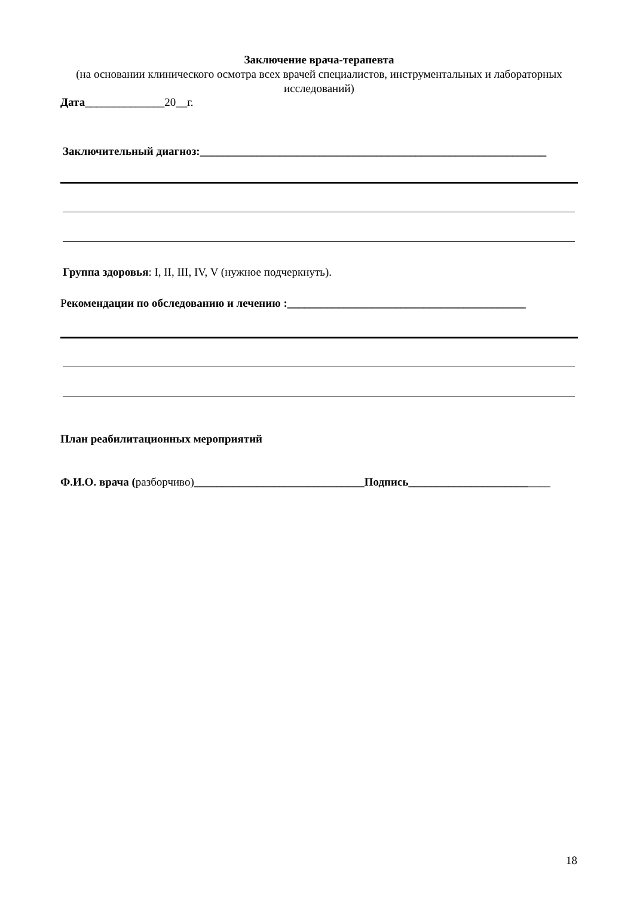Заключение врача-терапевта
(на основании клинического осмотра всех врачей специалистов, инструментальных и лабораторных исследований)
Дата______________20__г.
Заключительный диагноз:_____________________________________________________________
Группа здоровья: I, II, III, IV, V (нужное подчеркнуть).
Рекомендации по обследованию и лечению :__________________________________________
План реабилитационных мероприятий
Ф.И.О. врача (разборчиво)______________________________Подпись_________________________
18